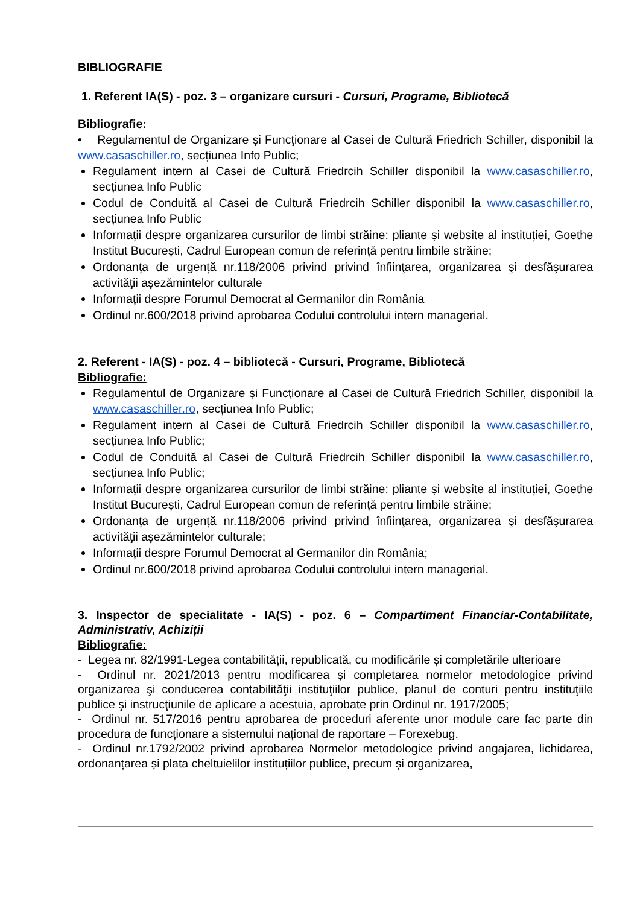BIBLIOGRAFIE
1. Referent IA(S) - poz. 3 – organizare cursuri - Cursuri, Programe, Bibliotecă
Bibliografie:
• Regulamentul de Organizare şi Funcţionare al Casei de Cultură Friedrich Schiller, disponibil la www.casaschiller.ro, secțiunea Info Public;
Regulament intern al Casei de Cultură Friedrcih Schiller disponibil la www.casaschiller.ro, secțiunea Info Public
Codul de Conduită al Casei de Cultură Friedrcih Schiller disponibil la www.casaschiller.ro, secțiunea Info Public
Informații despre organizarea cursurilor de limbi străine: pliante și website al instituției, Goethe Institut București, Cadrul European comun de referință pentru limbile străine;
Ordonanța de urgență nr.118/2006 privind privind înfiinţarea, organizarea şi desfăşurarea activităţii aşezămintelor culturale
Informații despre Forumul Democrat al Germanilor din România
Ordinul nr.600/2018 privind aprobarea Codului controlului intern managerial.
2. Referent - IA(S) - poz. 4 – bibliotecă - Cursuri, Programe, Bibliotecă
Bibliografie:
Regulamentul de Organizare şi Funcţionare al Casei de Cultură Friedrich Schiller, disponibil la www.casaschiller.ro, secțiunea Info Public;
Regulament intern al Casei de Cultură Friedrcih Schiller disponibil la www.casaschiller.ro, secțiunea Info Public;
Codul de Conduită al Casei de Cultură Friedrcih Schiller disponibil la www.casaschiller.ro, secțiunea Info Public;
Informații despre organizarea cursurilor de limbi străine: pliante și website al instituției, Goethe Institut București, Cadrul European comun de referință pentru limbile străine;
Ordonanța de urgență nr.118/2006 privind privind înfiinţarea, organizarea şi desfăşurarea activităţii aşezămintelor culturale;
Informații despre Forumul Democrat al Germanilor din România;
Ordinul nr.600/2018 privind aprobarea Codului controlului intern managerial.
3. Inspector de specialitate - IA(S) - poz. 6 – Compartiment Financiar-Contabilitate, Administrativ, Achiziții
Bibliografie:
- Legea nr. 82/1991-Legea contabilității, republicată, cu modificările și completările ulterioare
- Ordinul nr. 2021/2013 pentru modificarea şi completarea normelor metodologice privind organizarea şi conducerea contabilităţii instituţiilor publice, planul de conturi pentru instituţiile publice şi instrucţiunile de aplicare a acestuia, aprobate prin Ordinul nr. 1917/2005;
- Ordinul nr. 517/2016 pentru aprobarea de proceduri aferente unor module care fac parte din procedura de funcționare a sistemului național de raportare – Forexebug.
- Ordinul nr.1792/2002 privind aprobarea Normelor metodologice privind angajarea, lichidarea, ordonanțarea și plata cheltuielilor instituțiilor publice, precum și organizarea,